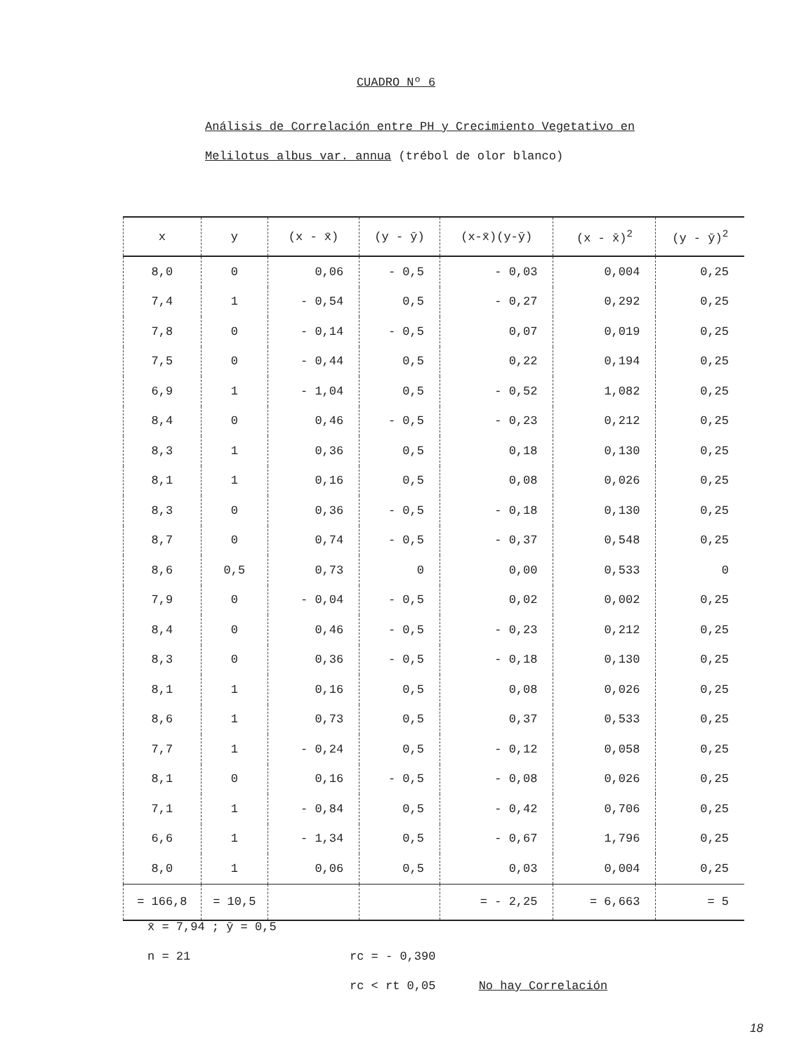CUADRO Nº 6
Análisis de Correlación entre PH y Crecimiento Vegetativo en
Melilotus albus var. annua (trébol de olor blanco)
| x | y | (x - x̄) | (y - ȳ) | (x-x̄)(y-ȳ) | (x - x̄)<sup>2</sup> | (y - ȳ)<sup>2</sup> |
| --- | --- | --- | --- | --- | --- | --- |
| 8,0 | 0 | 0,06 | - 0,5 | - 0,03 | 0,004 | 0,25 |
| 7,4 | 1 | - 0,54 | 0,5 | - 0,27 | 0,292 | 0,25 |
| 7,8 | 0 | - 0,14 | - 0,5 | 0,07 | 0,019 | 0,25 |
| 7,5 | 0 | - 0,44 | 0,5 | 0,22 | 0,194 | 0,25 |
| 6,9 | 1 | - 1,04 | 0,5 | - 0,52 | 1,082 | 0,25 |
| 8,4 | 0 | 0,46 | - 0,5 | - 0,23 | 0,212 | 0,25 |
| 8,3 | 1 | 0,36 | 0,5 | 0,18 | 0,130 | 0,25 |
| 8,1 | 1 | 0,16 | 0,5 | 0,08 | 0,026 | 0,25 |
| 8,3 | 0 | 0,36 | - 0,5 | - 0,18 | 0,130 | 0,25 |
| 8,7 | 0 | 0,74 | - 0,5 | - 0,37 | 0,548 | 0,25 |
| 8,6 | 0,5 | 0,73 | 0 | 0,00 | 0,533 | 0 |
| 7,9 | 0 | - 0,04 | - 0,5 | 0,02 | 0,002 | 0,25 |
| 8,4 | 0 | 0,46 | - 0,5 | - 0,23 | 0,212 | 0,25 |
| 8,3 | 0 | 0,36 | - 0,5 | - 0,18 | 0,130 | 0,25 |
| 8,1 | 1 | 0,16 | 0,5 | 0,08 | 0,026 | 0,25 |
| 8,6 | 1 | 0,73 | 0,5 | 0,37 | 0,533 | 0,25 |
| 7,7 | 1 | - 0,24 | 0,5 | - 0,12 | 0,058 | 0,25 |
| 8,1 | 0 | 0,16 | - 0,5 | - 0,08 | 0,026 | 0,25 |
| 7,1 | 1 | - 0,84 | 0,5 | - 0,42 | 0,706 | 0,25 |
| 6,6 | 1 | - 1,34 | 0,5 | - 0,67 | 1,796 | 0,25 |
| 8,0 | 1 | 0,06 | 0,5 | 0,03 | 0,004 | 0,25 |
| = 166,8 | = 10,5 | | | = - 2,25 | = 6,663 | = 5 |
x̄ = 7,94 ; ȳ = 0,5
n = 21
rc = - 0,390
rc < rt 0,05 No hay Correlación
18